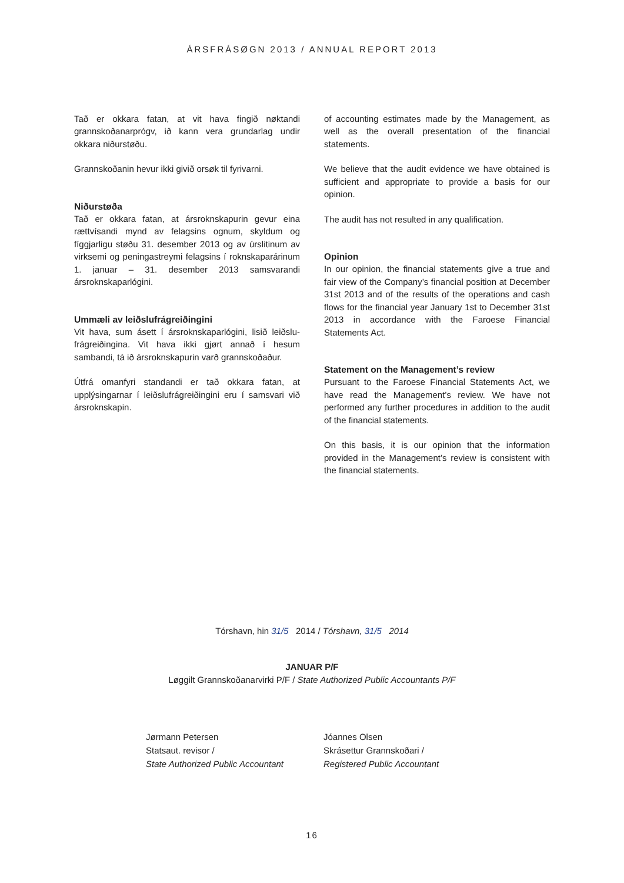ÁRSFRÁSØGN 2013 / ANNUAL REPORT 2013
Tað er okkara fatan, at vit hava fingið nøktandi grannskoðanarprógv, ið kann vera grundarlag undir okkara niðurstøðu.
Grannskoðanin hevur ikki givið orsøk til fyrivarni.
Niðurstøða
Tað er okkara fatan, at ársroknskapurin gevur eina rættvísandi mynd av felagsins ognum, skyldum og fíggjarligu støðu 31. desember 2013 og av úrslitinum av virksemi og peningastreymi felagsins í roknskaparárinum 1. januar – 31. desember 2013 samsvarandi ársroknskaparlógini.
Ummæli av leiðslufrágreiðingini
Vit hava, sum ásett í ársroknskaparlógini, lisið leiðslu-frágreiðingina. Vit hava ikki gjørt annað í hesum sambandi, tá ið ársroknskapurin varð grannskoðaður.
Útfrá omanfyri standandi er tað okkara fatan, at upplýsingarnar í leiðslufrágreiðingini eru í samsvari við ársroknskapin.
of accounting estimates made by the Management, as well as the overall presentation of the financial statements.
We believe that the audit evidence we have obtained is sufficient and appropriate to provide a basis for our opinion.
The audit has not resulted in any qualification.
Opinion
In our opinion, the financial statements give a true and fair view of the Company’s financial position at December 31st 2013 and of the results of the operations and cash flows for the financial year January 1st to December 31st 2013 in accordance with the Faroese Financial Statements Act.
Statement on the Management’s review
Pursuant to the Faroese Financial Statements Act, we have read the Management’s review. We have not performed any further procedures in addition to the audit of the financial statements.
On this basis, it is our opinion that the information provided in the Management’s review is consistent with the financial statements.
Tórshavn, hin 31/5 2014 / Tórshavn, 31/5 2014
JANUAR P/F
Løggilt Grannskoðanarvirki P/F / State Authorized Public Accountants P/F
Jørmann Petersen
Statsaut. revisor /
State Authorized Public Accountant
Jóannes Olsen
Skrásettur Grannskoðari /
Registered Public Accountant
16